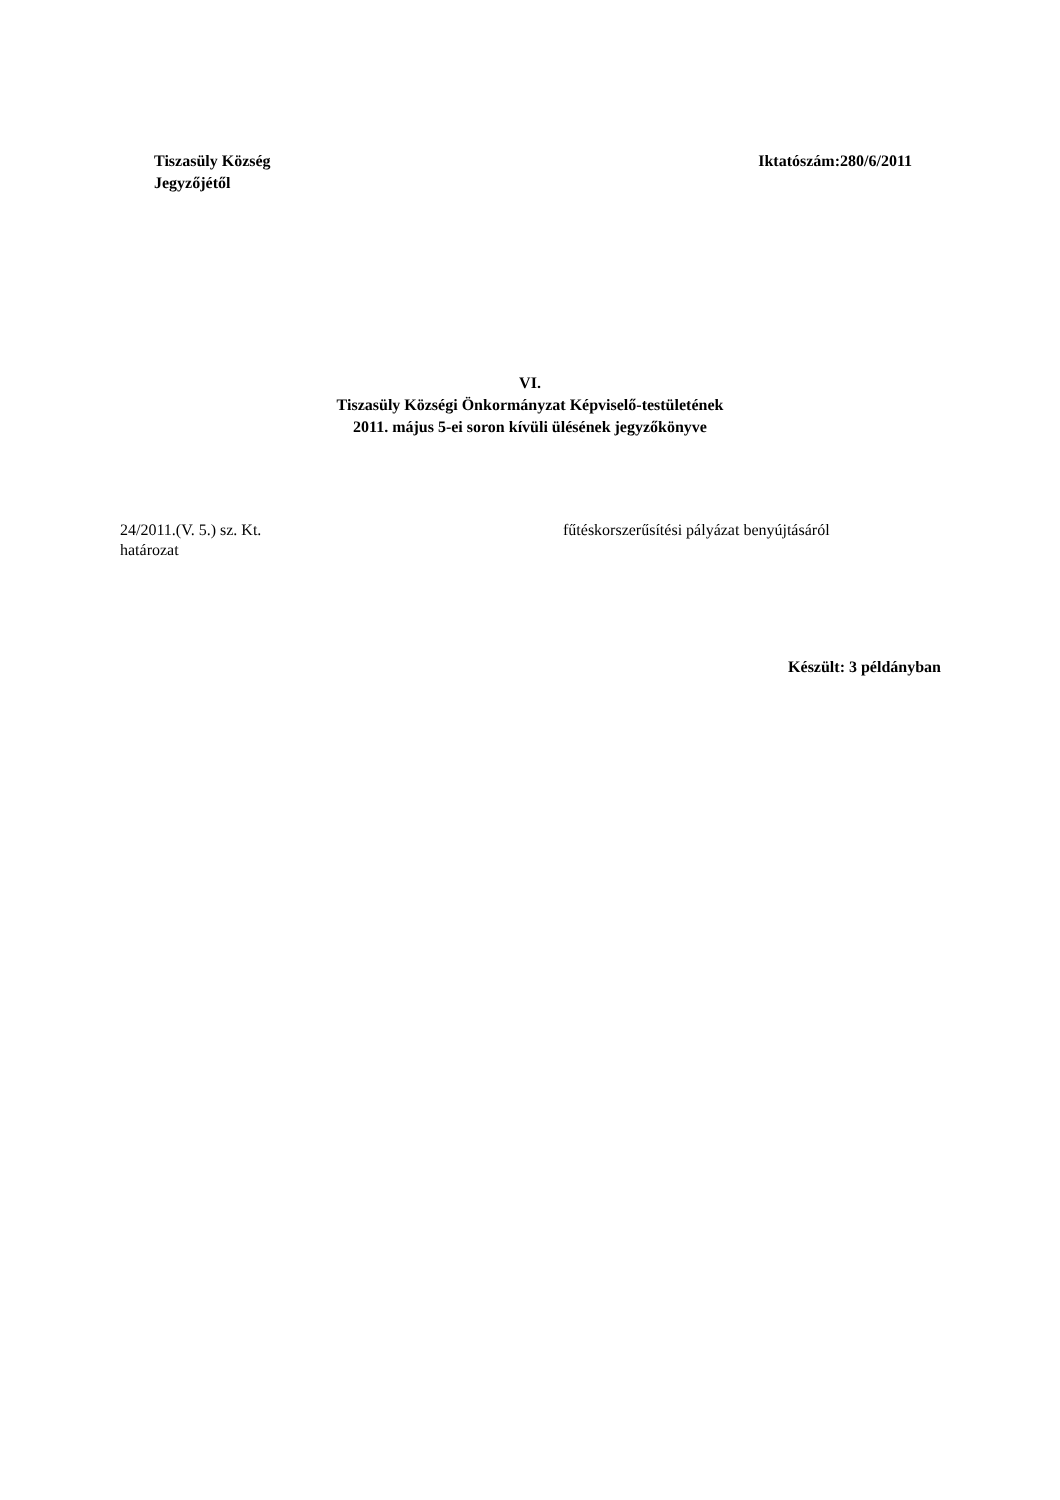Tiszasüly Község
Jegyzőjétől
Iktatószám:280/6/2011
VI.
Tiszasüly Községi Önkormányzat Képviselő-testületének
2011. május 5-ei soron kívüli ülésének jegyzőkönyve
24/2011.(V. 5.) sz. Kt.
határozat
fűtéskorszerűsítési pályázat benyújtásáról
Készült: 3 példányban